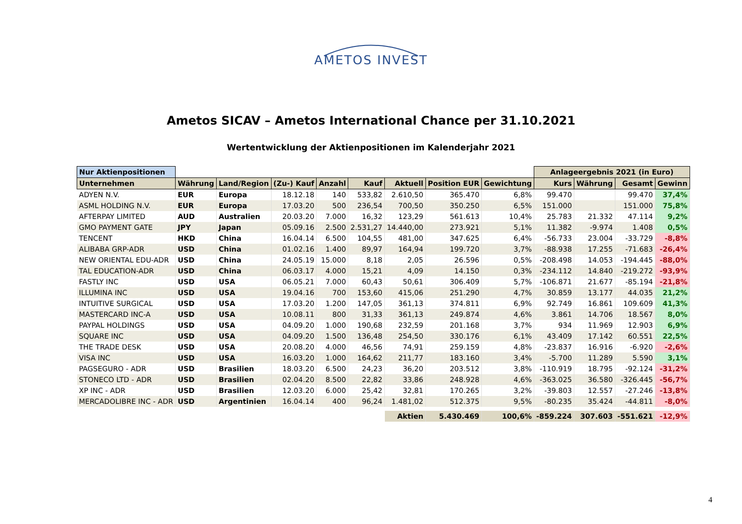AMETOS INVEST
Ametos SICAV – Ametos International Chance per 31.10.2021
Wertentwicklung der Aktienpositionen im Kalenderjahr 2021
| Nur Aktienpositionen | | | | | | | | | Anlageergebnis 2021 (in Euro) | | | |
| Unternehmen | Währung | Land/Region | (Zu-) Kauf | Anzahl | Kauf | Aktuell | Position EUR | Gewichtung | Kurs | Währung | Gesamt | Gewinn |
| ADYEN N.V. | EUR | Europa | 18.12.18 | 140 | 533,82 | 2.610,50 | 365.470 | 6,8% | 99.470 | | 99.470 | 37,4% |
| ASML HOLDING N.V. | EUR | Europa | 17.03.20 | 500 | 236,54 | 700,50 | 350.250 | 6,5% | 151.000 | | 151.000 | 75,8% |
| AFTERPAY LIMITED | AUD | Australien | 20.03.20 | 7.000 | 16,32 | 123,29 | 561.613 | 10,4% | 25.783 | 21.332 | 47.114 | 9,2% |
| GMO PAYMENT GATE | JPY | Japan | 05.09.16 | 2.500 | 2.531,27 | 14.440,00 | 273.921 | 5,1% | 11.382 | -9.974 | 1.408 | 0,5% |
| TENCENT | HKD | China | 16.04.14 | 6.500 | 104,55 | 481,00 | 347.625 | 6,4% | -56.733 | 23.004 | -33.729 | -8,8% |
| ALIBABA GRP-ADR | USD | China | 01.02.16 | 1.400 | 89,97 | 164,94 | 199.720 | 3,7% | -88.938 | 17.255 | -71.683 | -26,4% |
| NEW ORIENTAL EDU-ADR | USD | China | 24.05.19 | 15.000 | 8,18 | 2,05 | 26.596 | 0,5% | -208.498 | 14.053 | -194.445 | -88,0% |
| TAL EDUCATION-ADR | USD | China | 06.03.17 | 4.000 | 15,21 | 4,09 | 14.150 | 0,3% | -234.112 | 14.840 | -219.272 | -93,9% |
| FASTLY INC | USD | USA | 06.05.21 | 7.000 | 60,43 | 50,61 | 306.409 | 5,7% | -106.871 | 21.677 | -85.194 | -21,8% |
| ILLUMINA INC | USD | USA | 19.04.16 | 700 | 153,60 | 415,06 | 251.290 | 4,7% | 30.859 | 13.177 | 44.035 | 21,2% |
| INTUITIVE SURGICAL | USD | USA | 17.03.20 | 1.200 | 147,05 | 361,13 | 374.811 | 6,9% | 92.749 | 16.861 | 109.609 | 41,3% |
| MASTERCARD INC-A | USD | USA | 10.08.11 | 800 | 31,33 | 361,13 | 249.874 | 4,6% | 3.861 | 14.706 | 18.567 | 8,0% |
| PAYPAL HOLDINGS | USD | USA | 04.09.20 | 1.000 | 190,68 | 232,59 | 201.168 | 3,7% | 934 | 11.969 | 12.903 | 6,9% |
| SQUARE INC | USD | USA | 04.09.20 | 1.500 | 136,48 | 254,50 | 330.176 | 6,1% | 43.409 | 17.142 | 60.551 | 22,5% |
| THE TRADE DESK | USD | USA | 20.08.20 | 4.000 | 46,56 | 74,91 | 259.159 | 4,8% | -23.837 | 16.916 | -6.920 | -2,6% |
| VISA INC | USD | USA | 16.03.20 | 1.000 | 164,62 | 211,77 | 183.160 | 3,4% | -5.700 | 11.289 | 5.590 | 3,1% |
| PAGSEGURO - ADR | USD | Brasilien | 18.03.20 | 6.500 | 24,23 | 36,20 | 203.512 | 3,8% | -110.919 | 18.795 | -92.124 | -31,2% |
| STONECO LTD - ADR | USD | Brasilien | 02.04.20 | 8.500 | 22,82 | 33,86 | 248.928 | 4,6% | -363.025 | 36.580 | -326.445 | -56,7% |
| XP INC - ADR | USD | Brasilien | 12.03.20 | 6.000 | 25,42 | 32,81 | 170.265 | 3,2% | -39.803 | 12.557 | -27.246 | -13,8% |
| MERCADOLIBRE INC - ADR | USD | Argentinien | 16.04.14 | 400 | 96,24 | 1.481,02 | 512.375 | 9,5% | -80.235 | 35.424 | -44.811 | -8,0% |
| | | | | | | Aktien | 5.430.469 | 100,6% | -859.224 | 307.603 | -551.621 | -12,9% |
4